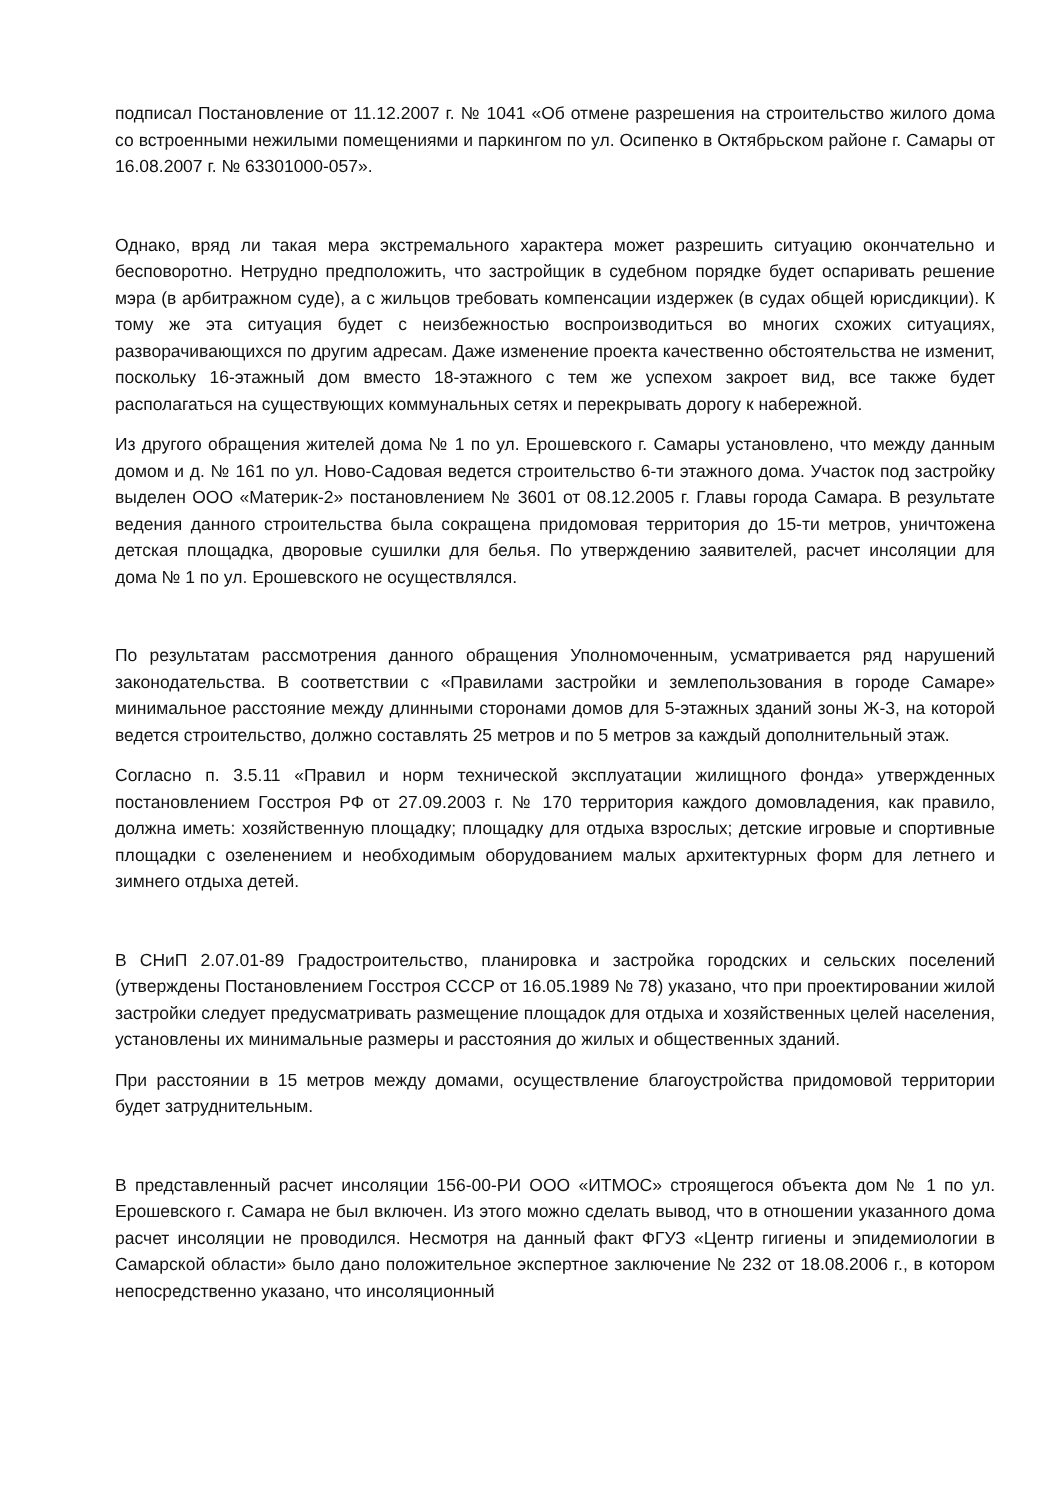подписал Постановление от 11.12.2007 г. № 1041 «Об отмене разрешения на строительство жилого дома со встроенными нежилыми помещениями и паркингом по ул. Осипенко в Октябрьском районе г. Самары от 16.08.2007 г. № 63301000-057».
Однако, вряд ли такая мера экстремального характера может разрешить ситуацию окончательно и бесповоротно. Нетрудно предположить, что застройщик в судебном порядке будет оспаривать решение мэра (в арбитражном суде), а с жильцов требовать компенсации издержек (в судах общей юрисдикции). К тому же эта ситуация будет с неизбежностью воспроизводиться во многих схожих ситуациях, разворачивающихся по другим адресам. Даже изменение проекта качественно обстоятельства не изменит, поскольку 16-этажный дом вместо 18-этажного с тем же успехом закроет вид, все также будет располагаться на существующих коммунальных сетях и перекрывать дорогу к набережной.
Из другого обращения жителей дома № 1 по ул. Ерошевского г. Самары установлено, что между данным домом и д. № 161 по ул. Ново-Садовая ведется строительство 6-ти этажного дома. Участок под застройку выделен ООО «Материк-2» постановлением № 3601 от 08.12.2005 г. Главы города Самара. В результате ведения данного строительства была сокращена придомовая территория до 15-ти метров, уничтожена детская площадка, дворовые сушилки для белья. По утверждению заявителей, расчет инсоляции для дома № 1 по ул. Ерошевского не осуществлялся.
По результатам рассмотрения данного обращения Уполномоченным, усматривается ряд нарушений законодательства. В соответствии с «Правилами застройки и землепользования в городе Самаре» минимальное расстояние между длинными сторонами домов для 5-этажных зданий зоны Ж-3, на которой ведется строительство, должно составлять 25 метров и по 5 метров за каждый дополнительный этаж.
Согласно п. 3.5.11 «Правил и норм технической эксплуатации жилищного фонда» утвержденных постановлением Госстроя РФ от 27.09.2003 г. № 170 территория каждого домовладения, как правило, должна иметь: хозяйственную площадку; площадку для отдыха взрослых; детские игровые и спортивные площадки с озеленением и необходимым оборудованием малых архитектурных форм для летнего и зимнего отдыха детей.
В СНиП 2.07.01-89 Градостроительство, планировка и застройка городских и сельских поселений (утверждены Постановлением Госстроя СССР от 16.05.1989 № 78) указано, что при проектировании жилой застройки следует предусматривать размещение площадок для отдыха и хозяйственных целей населения, установлены их минимальные размеры и расстояния до жилых и общественных зданий.
При расстоянии в 15 метров между домами, осуществление благоустройства придомовой территории будет затруднительным.
В представленный расчет инсоляции 156-00-РИ ООО «ИТМОС» строящегося объекта дом № 1 по ул. Ерошевского г. Самара не был включен. Из этого можно сделать вывод, что в отношении указанного дома расчет инсоляции не проводился. Несмотря на данный факт ФГУЗ «Центр гигиены и эпидемиологии в Самарской области» было дано положительное экспертное заключение № 232 от 18.08.2006 г., в котором непосредственно указано, что инсоляционный